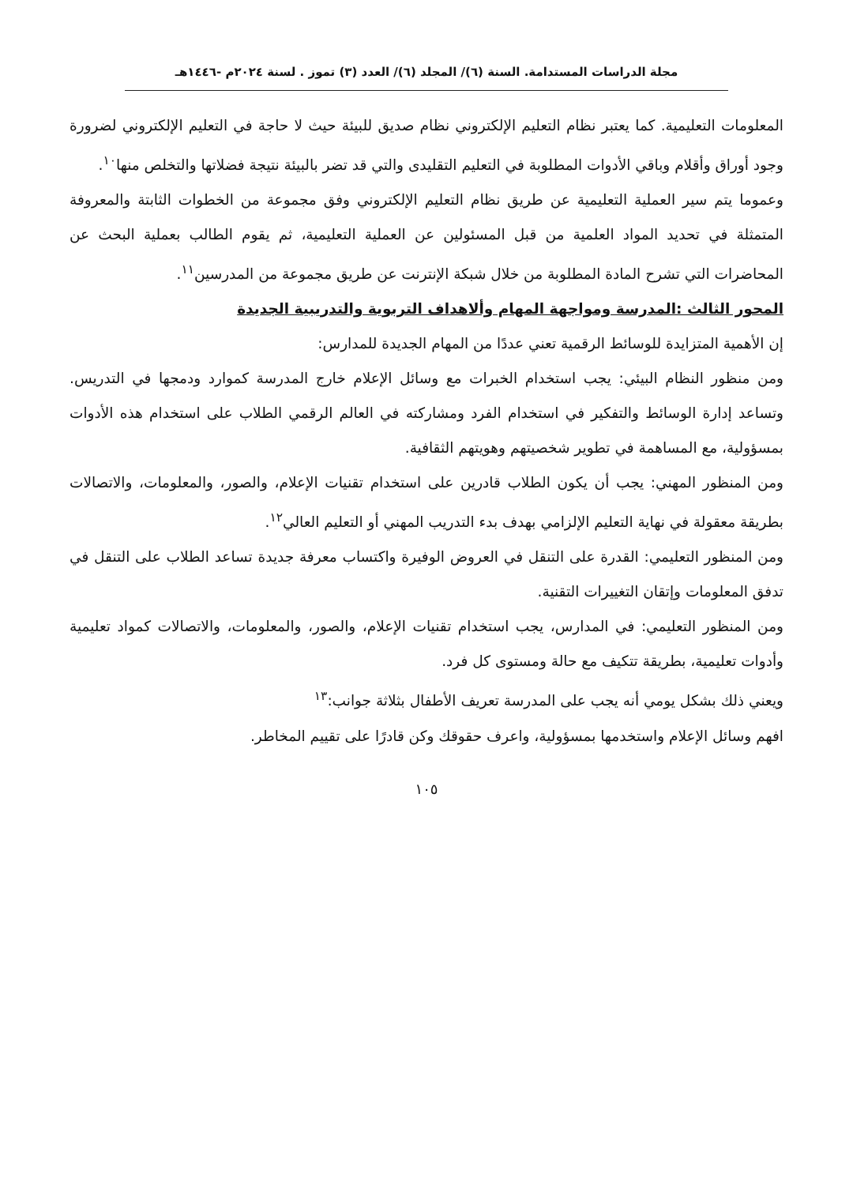مجلة الدراسات المستدامة. السنة (٦)/ المجلد (٦)/ العدد (٣) تموز . لسنة ٢٠٢٤م -١٤٤٦هـ
المعلومات التعليمية. كما يعتبر نظام التعليم الإلكتروني نظام صديق للبيئة حيث لا حاجة في التعليم الإلكتروني لضرورة وجود أوراق وأقلام وباقي الأدوات المطلوبة في التعليم التقليدى والتي قد تضر بالبيئة نتيجة فضلاتها والتخلص منها<sup>١٠</sup>.
وعموما يتم سير العملية التعليمية عن طريق نظام التعليم الإلكتروني وفق مجموعة من الخطوات الثابتة والمعروفة المتمثلة في تحديد المواد العلمية من قبل المسئولين عن العملية التعليمية، ثم يقوم الطالب بعملية البحث عن المحاضرات التي تشرح المادة المطلوبة من خلال شبكة الإنترنت عن طريق مجموعة من المدرسين<sup>١١</sup>.
المحور الثالث :المدرسة ومواجهة المهام وألاهداف التربوية والتدريبية الجديدة
إن الأهمية المتزايدة للوسائط الرقمية تعني عددًا من المهام الجديدة للمدارس:
ومن منظور النظام البيئي: يجب استخدام الخبرات مع وسائل الإعلام خارج المدرسة كموارد ودمجها في التدريس. وتساعد إدارة الوسائط والتفكير في استخدام الفرد ومشاركته في العالم الرقمي الطلاب على استخدام هذه الأدوات بمسؤولية، مع المساهمة في تطوير شخصيتهم وهويتهم الثقافية.
ومن المنظور المهني: يجب أن يكون الطلاب قادرين على استخدام تقنيات الإعلام، والصور، والمعلومات، والاتصالات بطريقة معقولة في نهاية التعليم الإلزامي بهدف بدء التدريب المهني أو التعليم العالي<sup>١٢</sup>.
ومن المنظور التعليمي: القدرة على التنقل في العروض الوفيرة واكتساب معرفة جديدة تساعد الطلاب على التنقل في تدفق المعلومات وإتقان التغييرات التقنية.
ومن المنظور التعليمي: في المدارس، يجب استخدام تقنيات الإعلام، والصور، والمعلومات، والاتصالات كمواد تعليمية وأدوات تعليمية، بطريقة تتكيف مع حالة ومستوى كل فرد.
ويعني ذلك بشكل يومي أنه يجب على المدرسة تعريف الأطفال بثلاثة جوانب:<sup>١٣</sup>
افهم وسائل الإعلام واستخدمها بمسؤولية، واعرف حقوقك وكن قادرًا على تقييم المخاطر.
١٠٥